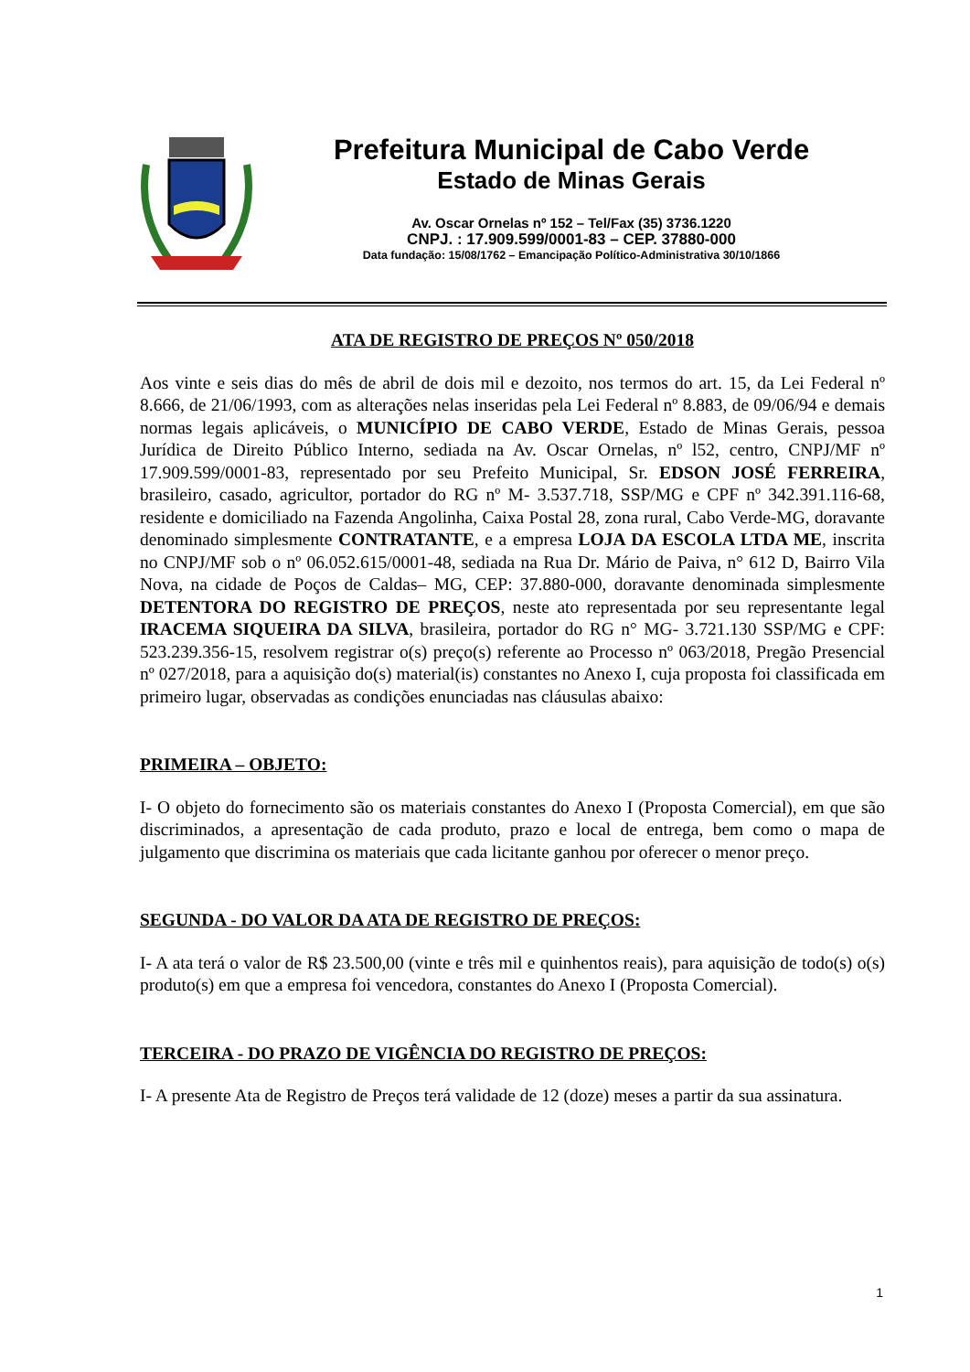Prefeitura Municipal de Cabo Verde
Estado de Minas Gerais
Av. Oscar Ornelas nº 152 – Tel/Fax (35) 3736.1220
CNPJ. : 17.909.599/0001-83 – CEP. 37880-000
Data fundação: 15/08/1762 – Emancipação Político-Administrativa 30/10/1866
ATA DE REGISTRO DE PREÇOS Nº 050/2018
Aos vinte e seis dias do mês de abril de dois mil e dezoito, nos termos do art. 15, da Lei Federal nº 8.666, de 21/06/1993, com as alterações nelas inseridas pela Lei Federal nº 8.883, de 09/06/94 e demais normas legais aplicáveis, o MUNICÍPIO DE CABO VERDE, Estado de Minas Gerais, pessoa Jurídica de Direito Público Interno, sediada na Av. Oscar Ornelas, nº l52, centro, CNPJ/MF nº 17.909.599/0001-83, representado por seu Prefeito Municipal, Sr. EDSON JOSÉ FERREIRA, brasileiro, casado, agricultor, portador do RG nº M- 3.537.718, SSP/MG e CPF nº 342.391.116-68, residente e domiciliado na Fazenda Angolinha, Caixa Postal 28, zona rural, Cabo Verde-MG, doravante denominado simplesmente CONTRATANTE, e a empresa LOJA DA ESCOLA LTDA ME, inscrita no CNPJ/MF sob o nº 06.052.615/0001-48, sediada na Rua Dr. Mário de Paiva, n° 612 D, Bairro Vila Nova, na cidade de Poços de Caldas– MG, CEP: 37.880-000, doravante denominada simplesmente DETENTORA DO REGISTRO DE PREÇOS, neste ato representada por seu representante legal IRACEMA SIQUEIRA DA SILVA, brasileira, portador do RG n° MG- 3.721.130 SSP/MG e CPF: 523.239.356-15, resolvem registrar o(s) preço(s) referente ao Processo nº 063/2018, Pregão Presencial nº 027/2018, para a aquisição do(s) material(is) constantes no Anexo I, cuja proposta foi classificada em primeiro lugar, observadas as condições enunciadas nas cláusulas abaixo:
PRIMEIRA – OBJETO:
I- O objeto do fornecimento são os materiais constantes do Anexo I (Proposta Comercial), em que são discriminados, a apresentação de cada produto, prazo e local de entrega, bem como o mapa de julgamento que discrimina os materiais que cada licitante ganhou por oferecer o menor preço.
SEGUNDA - DO VALOR DA ATA DE REGISTRO DE PREÇOS:
I- A ata terá o valor de R$ 23.500,00 (vinte e três mil e quinhentos reais), para aquisição de todo(s) o(s) produto(s) em que a empresa foi vencedora, constantes do Anexo I (Proposta Comercial).
TERCEIRA - DO PRAZO DE VIGÊNCIA DO REGISTRO DE PREÇOS:
I- A presente Ata de Registro de Preços terá validade de 12 (doze) meses a partir da sua assinatura.
1